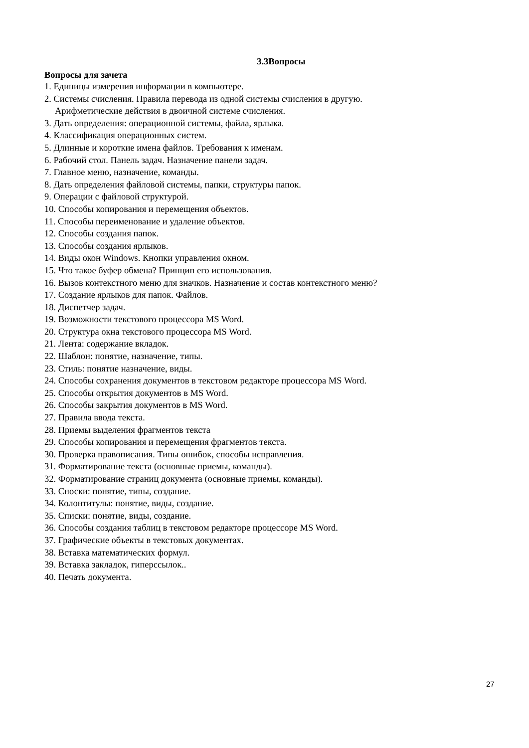3.3Вопросы
Вопросы для зачета
1. Единицы измерения информации в компьютере.
2. Системы счисления. Правила перевода из одной системы счисления в другую.
Арифметические действия в двоичной системе счисления.
3. Дать определения: операционной системы, файла, ярлыка.
4. Классификация операционных систем.
5. Длинные и короткие имена файлов. Требования к именам.
6. Рабочий стол. Панель задач. Назначение панели задач.
7. Главное меню, назначение, команды.
8. Дать определения файловой системы, папки, структуры папок.
9. Операции с файловой структурой.
10. Способы копирования и перемещения объектов.
11. Способы переименование и удаление объектов.
12. Способы создания папок.
13. Способы создания ярлыков.
14. Виды окон Windows. Кнопки управления окном.
15. Что такое буфер обмена? Принцип его использования.
16. Вызов контекстного меню для значков. Назначение и состав контекстного меню?
17. Создание ярлыков для папок. Файлов.
18. Диспетчер задач.
19. Возможности текстового процессора MS Word.
20. Структура окна текстового процессора MS Word.
21. Лента: содержание вкладок.
22. Шаблон: понятие, назначение, типы.
23. Стиль: понятие назначение, виды.
24. Способы сохранения документов в текстовом редакторе процессора MS Word.
25. Способы открытия документов в MS Word.
26. Способы закрытия документов в MS Word.
27. Правила ввода текста.
28. Приемы выделения фрагментов текста
29. Способы копирования и перемещения фрагментов текста.
30. Проверка правописания. Типы ошибок, способы исправления.
31. Форматирование текста (основные приемы, команды).
32. Форматирование страниц документа (основные приемы, команды).
33. Сноски: понятие, типы, создание.
34. Колонтитулы: понятие, виды, создание.
35. Списки: понятие, виды, создание.
36. Способы создания таблиц в текстовом редакторе процессоре MS Word.
37. Графические объекты в текстовых документах.
38. Вставка математических формул.
39. Вставка закладок, гиперссылок..
40. Печать документа.
27